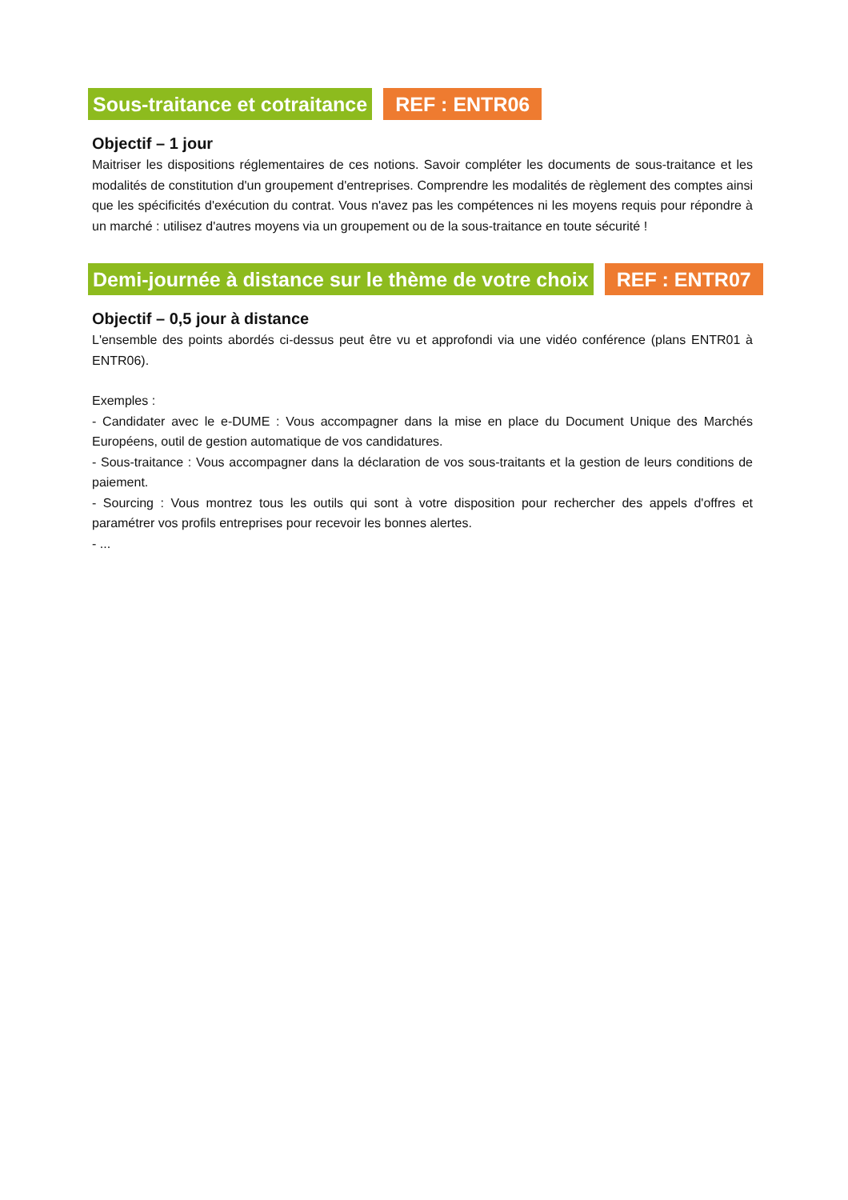Sous-traitance et cotraitance REF : ENTR06
Objectif – 1 jour
Maitriser les dispositions réglementaires de ces notions. Savoir compléter les documents de sous-traitance et les modalités de constitution d'un groupement d'entreprises. Comprendre les modalités de règlement des comptes ainsi que les spécificités d'exécution du contrat. Vous n'avez pas les compétences ni les moyens requis pour répondre à un marché : utilisez d'autres moyens via un groupement ou de la sous-traitance en toute sécurité !
Demi-journée à distance sur le thème de votre choix
REF : ENTR07
Objectif – 0,5 jour à distance
L'ensemble des points abordés ci-dessus peut être vu et approfondi via une vidéo conférence (plans ENTR01 à ENTR06).
Exemples :
- Candidater avec le e-DUME : Vous accompagner dans la mise en place du Document Unique des Marchés Européens, outil de gestion automatique de vos candidatures.
- Sous-traitance : Vous accompagner dans la déclaration de vos sous-traitants et la gestion de leurs conditions de paiement.
- Sourcing : Vous montrez tous les outils qui sont à votre disposition pour rechercher des appels d'offres et paramétrer vos profils entreprises pour recevoir les bonnes alertes.
- ...